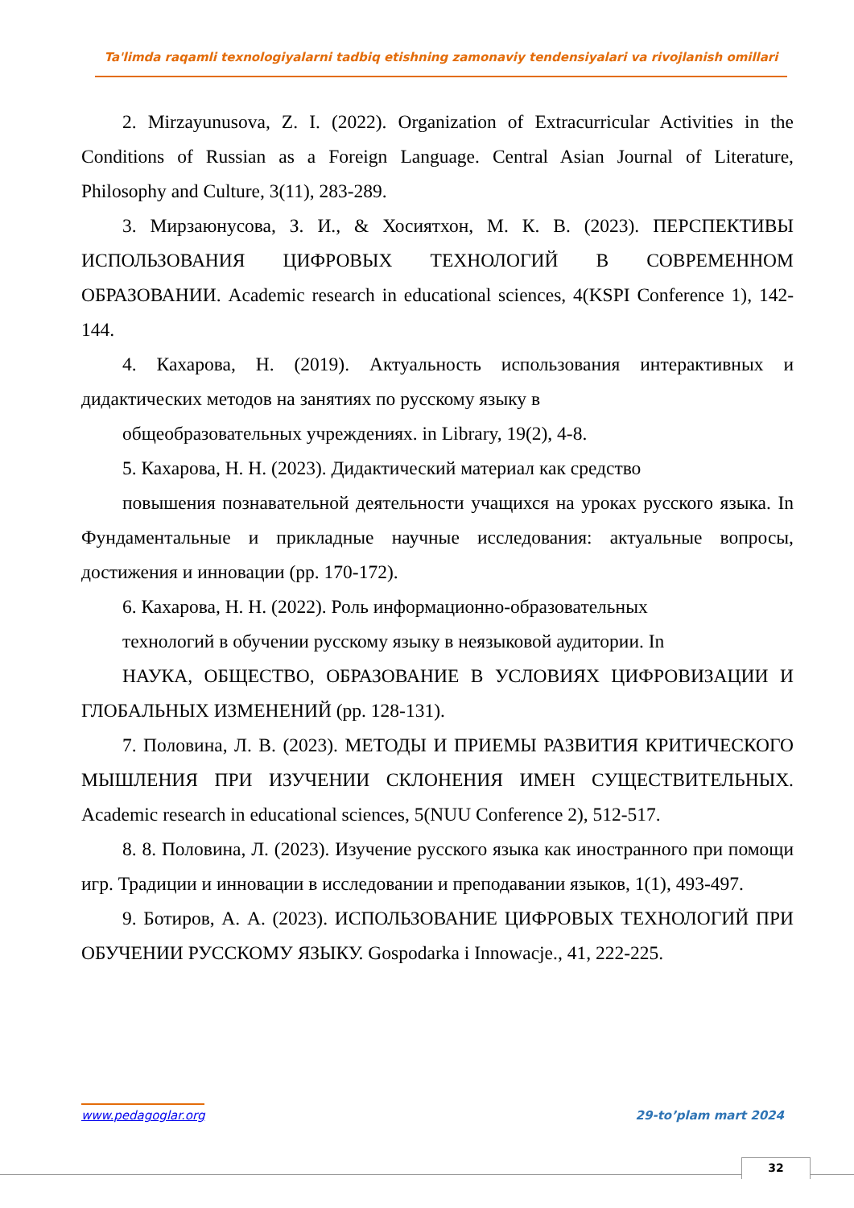Ta'limda raqamli texnologiyalarni tadbiq etishning zamonaviy tendensiyalari va rivojlanish omillari
2. Mirzayunusova, Z. I. (2022). Organization of Extracurricular Activities in the Conditions of Russian as a Foreign Language. Central Asian Journal of Literature, Philosophy and Culture, 3(11), 283-289.
3. Мирзаюнусова, З. И., & Хосиятхон, М. К. В. (2023). ПЕРСПЕКТИВЫ ИСПОЛЬЗОВАНИЯ ЦИФРОВЫХ ТЕХНОЛОГИЙ В СОВРЕМЕННОМ ОБРАЗОВАНИИ. Academic research in educational sciences, 4(KSPI Conference 1), 142-144.
4. Кахарова, Н. (2019). Актуальность использования интерактивных и дидактических методов на занятиях по русскому языку в
общеобразовательных учреждениях. in Library, 19(2), 4-8.
5. Кахарова, Н. Н. (2023). Дидактический материал как средство
повышения познавательной деятельности учащихся на уроках русского языка. In Фундаментальные и прикладные научные исследования: актуальные вопросы, достижения и инновации (pp. 170-172).
6. Кахарова, Н. Н. (2022). Роль информационно-образовательных
технологий в обучении русскому языку в неязыковой аудитории. In
НАУКА, ОБЩЕСТВО, ОБРАЗОВАНИЕ В УСЛОВИЯХ ЦИФРОВИЗАЦИИ И ГЛОБАЛЬНЫХ ИЗМЕНЕНИЙ (pp. 128-131).
7. Половина, Л. В. (2023). МЕТОДЫ И ПРИЕМЫ РАЗВИТИЯ КРИТИЧЕСКОГО МЫШЛЕНИЯ ПРИ ИЗУЧЕНИИ СКЛОНЕНИЯ ИМЕН СУЩЕСТВИТЕЛЬНЫХ. Academic research in educational sciences, 5(NUU Conference 2), 512-517.
8. 8. Половина, Л. (2023). Изучение русского языка как иностранного при помощи игр. Традиции и инновации в исследовании и преподавании языков, 1(1), 493-497.
9. Ботиров, А. А. (2023). ИСПОЛЬЗОВАНИЕ ЦИФРОВЫХ ТЕХНОЛОГИЙ ПРИ ОБУЧЕНИИ РУССКОМУ ЯЗЫКУ. Gospodarka i Innowacje., 41, 222-225.
www.pedagoglar.org 29-to’plam mart 2024
32